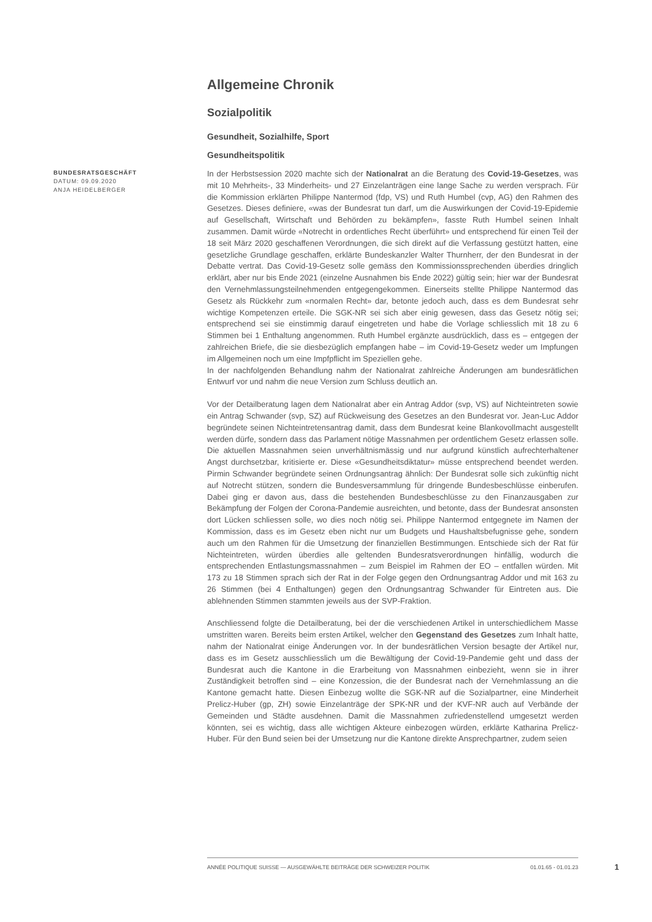Allgemeine Chronik
Sozialpolitik
Gesundheit, Sozialhilfe, Sport
Gesundheitspolitik
BUNDESRATSGESCHÄFT
DATUM: 09.09.2020
ANJA HEIDELBERGER
In der Herbstsession 2020 machte sich der Nationalrat an die Beratung des Covid-19-Gesetzes, was mit 10 Mehrheits-, 33 Minderheits- und 27 Einzelanträgen eine lange Sache zu werden versprach. Für die Kommission erklärten Philippe Nantermod (fdp, VS) und Ruth Humbel (cvp, AG) den Rahmen des Gesetzes. Dieses definiere, «was der Bundesrat tun darf, um die Auswirkungen der Covid-19-Epidemie auf Gesellschaft, Wirtschaft und Behörden zu bekämpfen», fasste Ruth Humbel seinen Inhalt zusammen. Damit würde «Notrecht in ordentliches Recht überführt» und entsprechend für einen Teil der 18 seit März 2020 geschaffenen Verordnungen, die sich direkt auf die Verfassung gestützt hatten, eine gesetzliche Grundlage geschaffen, erklärte Bundeskanzler Walter Thurnherr, der den Bundesrat in der Debatte vertrat. Das Covid-19-Gesetz solle gemäss den Kommissionssprechenden überdies dringlich erklärt, aber nur bis Ende 2021 (einzelne Ausnahmen bis Ende 2022) gültig sein; hier war der Bundesrat den Vernehmlassungsteilnehmenden entgegengekommen. Einerseits stellte Philippe Nantermod das Gesetz als Rückkehr zum «normalen Recht» dar, betonte jedoch auch, dass es dem Bundesrat sehr wichtige Kompetenzen erteile. Die SGK-NR sei sich aber einig gewesen, dass das Gesetz nötig sei; entsprechend sei sie einstimmig darauf eingetreten und habe die Vorlage schliesslich mit 18 zu 6 Stimmen bei 1 Enthaltung angenommen. Ruth Humbel ergänzte ausdrücklich, dass es – entgegen der zahlreichen Briefe, die sie diesbezüglich empfangen habe – im Covid-19-Gesetz weder um Impfungen im Allgemeinen noch um eine Impfpflicht im Speziellen gehe.
In der nachfolgenden Behandlung nahm der Nationalrat zahlreiche Änderungen am bundesrätlichen Entwurf vor und nahm die neue Version zum Schluss deutlich an.
Vor der Detailberatung lagen dem Nationalrat aber ein Antrag Addor (svp, VS) auf Nichteintreten sowie ein Antrag Schwander (svp, SZ) auf Rückweisung des Gesetzes an den Bundesrat vor. Jean-Luc Addor begründete seinen Nichteintretensantrag damit, dass dem Bundesrat keine Blankovollmacht ausgestellt werden dürfe, sondern dass das Parlament nötige Massnahmen per ordentlichem Gesetz erlassen solle. Die aktuellen Massnahmen seien unverhältnismässig und nur aufgrund künstlich aufrechterhaltener Angst durchsetzbar, kritisierte er. Diese «Gesundheitsdiktatur» müsse entsprechend beendet werden. Pirmin Schwander begründete seinen Ordnungsantrag ähnlich: Der Bundesrat solle sich zukünftig nicht auf Notrecht stützen, sondern die Bundesversammlung für dringende Bundesbeschlüsse einberufen. Dabei ging er davon aus, dass die bestehenden Bundesbeschlüsse zu den Finanzausgaben zur Bekämpfung der Folgen der Corona-Pandemie ausreichten, und betonte, dass der Bundesrat ansonsten dort Lücken schliessen solle, wo dies noch nötig sei. Philippe Nantermod entgegnete im Namen der Kommission, dass es im Gesetz eben nicht nur um Budgets und Haushaltsbefugnisse gehe, sondern auch um den Rahmen für die Umsetzung der finanziellen Bestimmungen. Entschiede sich der Rat für Nichteintreten, würden überdies alle geltenden Bundesratsverordnungen hinfällig, wodurch die entsprechenden Entlastungsmassnahmen – zum Beispiel im Rahmen der EO – entfallen würden. Mit 173 zu 18 Stimmen sprach sich der Rat in der Folge gegen den Ordnungsantrag Addor und mit 163 zu 26 Stimmen (bei 4 Enthaltungen) gegen den Ordnungsantrag Schwander für Eintreten aus. Die ablehnenden Stimmen stammten jeweils aus der SVP-Fraktion.
Anschliessend folgte die Detailberatung, bei der die verschiedenen Artikel in unterschiedlichem Masse umstritten waren. Bereits beim ersten Artikel, welcher den Gegenstand des Gesetzes zum Inhalt hatte, nahm der Nationalrat einige Änderungen vor. In der bundesrätlichen Version besagte der Artikel nur, dass es im Gesetz ausschliesslich um die Bewältigung der Covid-19-Pandemie geht und dass der Bundesrat auch die Kantone in die Erarbeitung von Massnahmen einbezieht, wenn sie in ihrer Zuständigkeit betroffen sind – eine Konzession, die der Bundesrat nach der Vernehmlassung an die Kantone gemacht hatte. Diesen Einbezug wollte die SGK-NR auf die Sozialpartner, eine Minderheit Prelicz-Huber (gp, ZH) sowie Einzelanträge der SPK-NR und der KVF-NR auch auf Verbände der Gemeinden und Städte ausdehnen. Damit die Massnahmen zufriedenstellend umgesetzt werden könnten, sei es wichtig, dass alle wichtigen Akteure einbezogen würden, erklärte Katharina Prelicz-Huber. Für den Bund seien bei der Umsetzung nur die Kantone direkte Ansprechpartner, zudem seien
ANNÉE POLITIQUE SUISSE — AUSGEWÄHLTE BEITRÄGE DER SCHWEIZER POLITIK 01.01.65 - 01.01.23
1